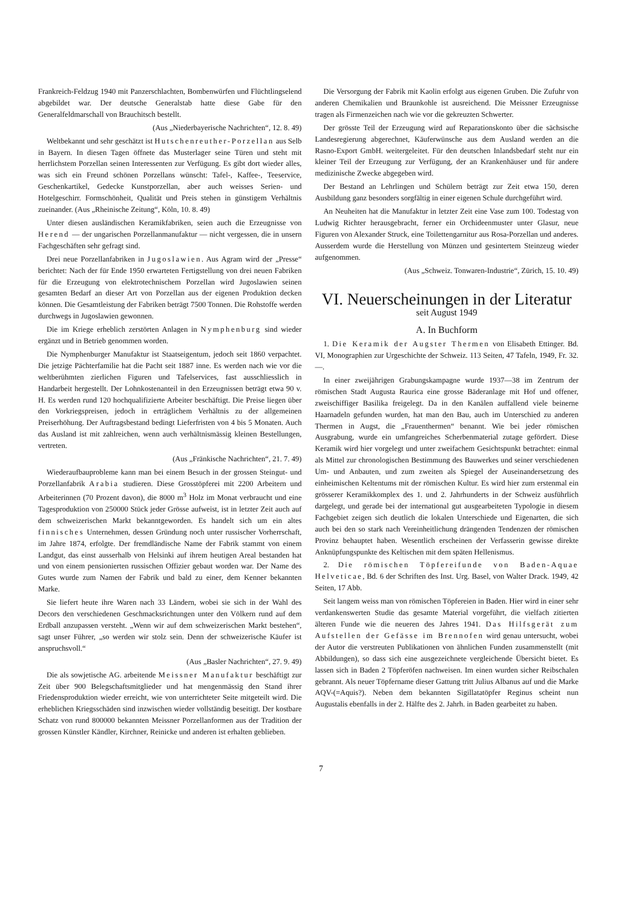Frankreich-Feldzug 1940 mit Panzerschlachten, Bombenwürfen und Flüchtlingselend abgebildet war. Der deutsche Generalstab hatte diese Gabe für den Generalfeldmarschall von Brauchitsch bestellt.
(Aus „Niederbayerische Nachrichten“, 12. 8. 49)
Weltbekannt und sehr geschätzt ist Hutschenreuther-Porzellan aus Selb in Bayern. In diesen Tagen öffnete das Musterlager seine Türen und steht mit herrlichstem Porzellan seinen Interessenten zur Verfügung. Es gibt dort wieder alles, was sich ein Freund schönen Porzellans wünscht: Tafel-, Kaffee-, Teeservice, Geschenkartikel, Gedecke Kunstporzellan, aber auch weisses Serien- und Hotelgeschirr. Formschönheit, Qualität und Preis stehen in günstigem Verhältnis zueinander. (Aus „Rheinische Zeitung“, Köln, 10. 8. 49)
Unter diesen ausländischen Keramikfabriken, seien auch die Erzeugnisse von Herend — der ungarischen Porzellanmanufaktur — nicht vergessen, die in unsern Fachgeschäften sehr gefragt sind.
Drei neue Porzellanfabriken in Jugoslawien. Aus Agram wird der „Presse“ berichtet: Nach der für Ende 1950 erwarteten Fertigstellung von drei neuen Fabriken für die Erzeugung von elektrotechnischem Porzellan wird Jugoslawien seinen gesamten Bedarf an dieser Art von Porzellan aus der eigenen Produktion decken können. Die Gesamtleistung der Fabriken beträgt 7500 Tonnen. Die Rohstoffe werden durchwegs in Jugoslawien gewonnen.
Die im Kriege erheblich zerstörten Anlagen in Nymphenburg sind wieder ergänzt und in Betrieb genommen worden.
Die Nymphenburger Manufaktur ist Staatseigentum, jedoch seit 1860 verpachtet. Die jetzige Pächterfamilie hat die Pacht seit 1887 inne. Es werden nach wie vor die weltberühmten zierlichen Figuren und Tafelservices, fast ausschliesslich in Handarbeit hergestellt. Der Lohnkostenanteil in den Erzeugnissen beträgt etwa 90 v. H. Es werden rund 120 hochqualifizierte Arbeiter beschäftigt. Die Preise liegen über den Vorkriegspreisen, jedoch in erträglichem Verhältnis zu der allgemeinen Preiserhöhung. Der Auftragsbestand bedingt Lieferfristen von 4 bis 5 Monaten. Auch das Ausland ist mit zahlreichen, wenn auch verhältnismässig kleinen Bestellungen, vertreten.
(Aus „Fränkische Nachrichten“, 21. 7. 49)
Wiederaufbauprobleme kann man bei einem Besuch in der grossen Steingut- und Porzellanfabrik Arabia studieren. Diese Grosstöpferei mit 2200 Arbeitern und Arbeiterinnen (70 Prozent davon), die 8000 m<sup>3</sup> Holz im Monat verbraucht und eine Tagesproduktion von 250000 Stück jeder Grösse aufweist, ist in letzter Zeit auch auf dem schweizerischen Markt bekanntgeworden. Es handelt sich um ein altes finnisches Unternehmen, dessen Gründung noch unter russischer Vorherrschaft, im Jahre 1874, erfolgte. Der fremdländische Name der Fabrik stammt von einem Landgut, das einst ausserhalb von Helsinki auf ihrem heutigen Areal bestanden hat und von einem pensionierten russischen Offizier gebaut worden war. Der Name des Gutes wurde zum Namen der Fabrik und bald zu einer, dem Kenner bekannten Marke.
Sie liefert heute ihre Waren nach 33 Ländern, wobei sie sich in der Wahl des Decors den verschiedenen Geschmacksrichtungen unter den Völkern rund auf dem Erdball anzupassen versteht. „Wenn wir auf dem schweizerischen Markt bestehen“, sagt unser Führer, „so werden wir stolz sein. Denn der schweizerische Käufer ist anspruchsvoll.“
(Aus „Basler Nachrichten“, 27. 9. 49)
Die als sowjetische AG. arbeitende Meissner Manufaktur beschäftigt zur Zeit über 900 Belegschaftsmitglieder und hat mengenmässig den Stand ihrer Friedensproduktion wieder erreicht, wie von unterrichteter Seite mitgeteilt wird. Die erheblichen Kriegsschäden sind inzwischen wieder vollständig beseitigt. Der kostbare Schatz von rund 800000 bekannten Meissner Porzellanformen aus der Tradition der grossen Künstler Kändler, Kirchner, Reinicke und anderen ist erhalten geblieben.
Die Versorgung der Fabrik mit Kaolin erfolgt aus eigenen Gruben. Die Zufuhr von anderen Chemikalien und Braunkohle ist ausreichend. Die Meissner Erzeugnisse tragen als Firmenzeichen nach wie vor die gekreuzten Schwerter.
Der grösste Teil der Erzeugung wird auf Reparationskonto über die sächsische Landesregierung abgerechnet, Käuferwünsche aus dem Ausland werden an die Rasno-Export GmbH. weitergeleitet. Für den deutschen Inlandsbedarf steht nur ein kleiner Teil der Erzeugung zur Verfügung, der an Krankenhäuser und für andere medizinische Zwecke abgegeben wird.
Der Bestand an Lehrlingen und Schülern beträgt zur Zeit etwa 150, deren Ausbildung ganz besonders sorgfältig in einer eigenen Schule durchgeführt wird.
An Neuheiten hat die Manufaktur in letzter Zeit eine Vase zum 100. Todestag von Ludwig Richter herausgebracht, ferner ein Orchideenmuster unter Glasur, neue Figuren von Alexander Struck, eine Toilettengarnitur aus Rosa-Porzellan und anderes. Ausserdem wurde die Herstellung von Münzen und gesintertem Steinzeug wieder aufgenommen.
(Aus „Schweiz. Tonwaren-Industrie“, Zürich, 15. 10. 49)
VI. Neuerscheinungen in der Literatur
seit August 1949
A. In Buchform
1. Die Keramik der Augster Thermen von Elisabeth Ettinger. Bd. VI, Monographien zur Urgeschichte der Schweiz. 113 Seiten, 47 Tafeln, 1949, Fr. 32.—.
In einer zweijährigen Grabungskampagne wurde 1937—38 im Zentrum der römischen Stadt Augusta Raurica eine grosse Bäderanlage mit Hof und offener, zweischiffiger Basilika freigelegt. Da in den Kanälen auffallend viele beinerne Haarnadeln gefunden wurden, hat man den Bau, auch im Unterschied zu anderen Thermen in Augst, die „Frauenthermen“ benannt. Wie bei jeder römischen Ausgrabung, wurde ein umfangreiches Scherbenmaterial zutage gefördert. Diese Keramik wird hier vorgelegt und unter zweifachem Gesichtspunkt betrachtet: einmal als Mittel zur chronologischen Bestimmung des Bauwerkes und seiner verschiedenen Um- und Anbauten, und zum zweiten als Spiegel der Auseinandersetzung des einheimischen Keltentums mit der römischen Kultur. Es wird hier zum erstenmal ein grösserer Keramikkomplex des 1. und 2. Jahrhunderts in der Schweiz ausführlich dargelegt, und gerade bei der international gut ausgearbeiteten Typologie in diesem Fachgebiet zeigen sich deutlich die lokalen Unterschiede und Eigenarten, die sich auch bei den so stark nach Vereinheitlichung drängenden Tendenzen der römischen Provinz behauptet haben. Wesentlich erscheinen der Verfasserin gewisse direkte Anknüpfungspunkte des Keltischen mit dem späten Hellenismus.
2. Die römischen Töpfereifunde von Baden-Aquae Helveticae, Bd. 6 der Schriften des Inst. Urg. Basel, von Walter Drack. 1949, 42 Seiten, 17 Abb.
Seit langem weiss man von römischen Töpfereien in Baden. Hier wird in einer sehr verdankenswerten Studie das gesamte Material vorgeführt, die vielfach zitierten älteren Funde wie die neueren des Jahres 1941. Das Hilfsgerät zum Aufstellen der Gefässe im Brennofen wird genau untersucht, wobei der Autor die verstreuten Publikationen von ähnlichen Funden zusammenstellt (mit Abbildungen), so dass sich eine ausgezeichnete vergleichende Übersicht bietet. Es lassen sich in Baden 2 Töpferöfen nachweisen. Im einen wurden sicher Reibschalen gebrannt. Als neuer Töpfername dieser Gattung tritt Julius Albanus auf und die Marke AQV-(=Aquis?). Neben dem bekannten Sigillatatöpfer Reginus scheint nun Augustalis ebenfalls in der 2. Hälfte des 2. Jahrh. in Baden gearbeitet zu haben.
7